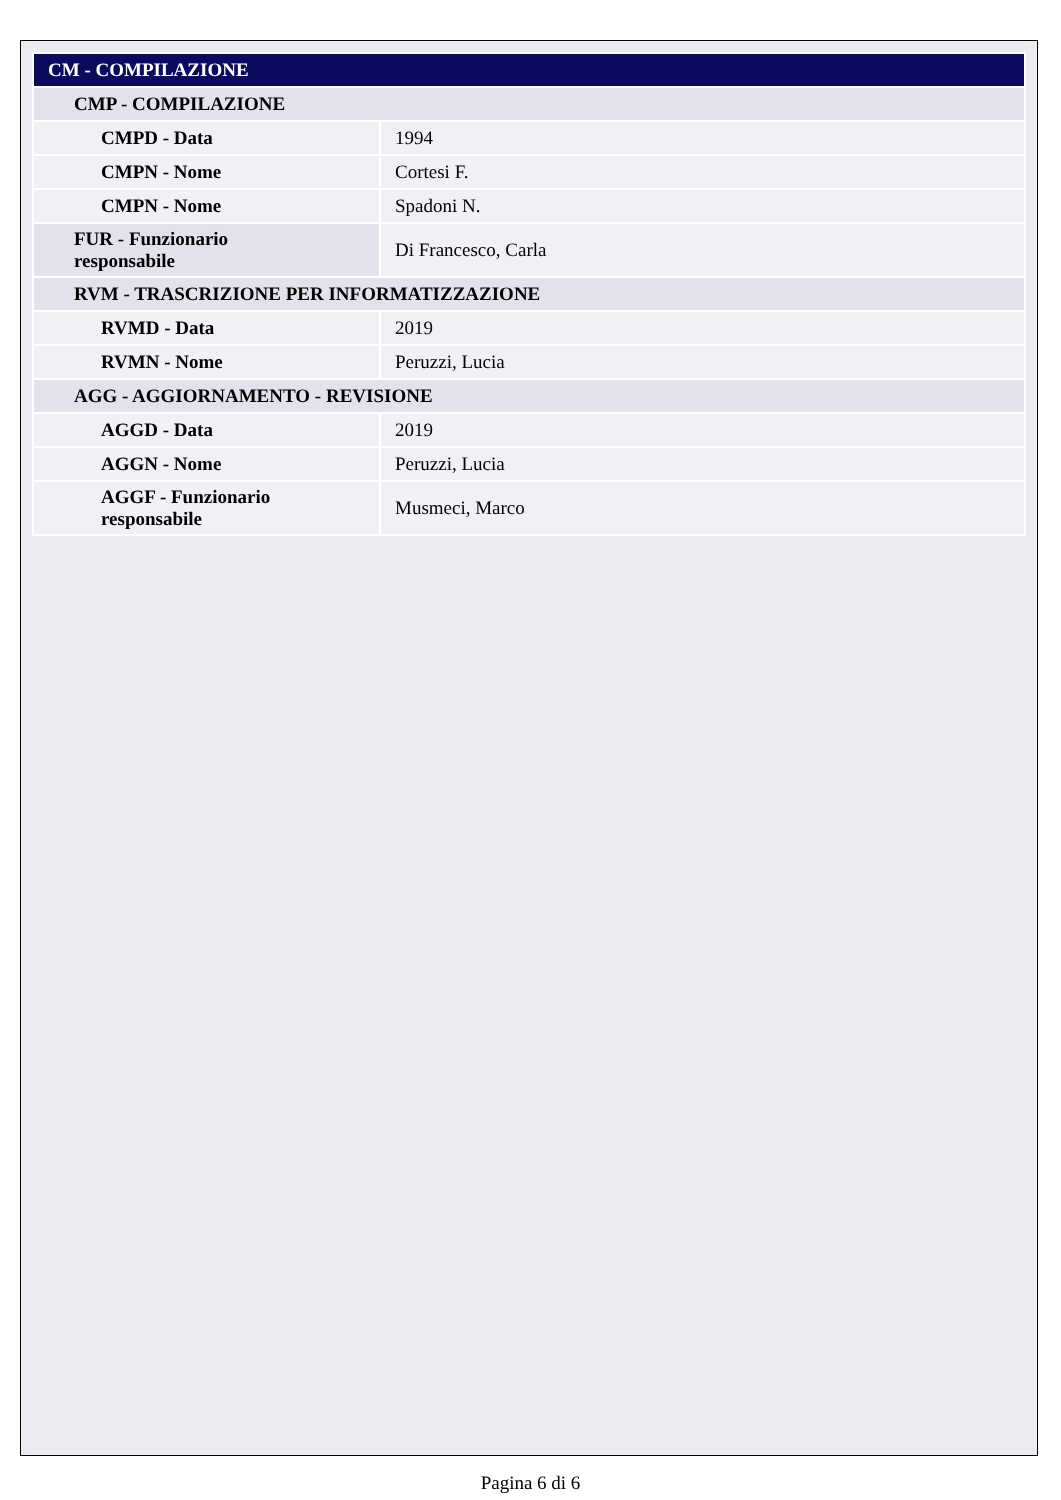| CM - COMPILAZIONE | |
| CMP - COMPILAZIONE | |
| CMPD - Data | 1994 |
| CMPN - Nome | Cortesi F. |
| CMPN - Nome | Spadoni N. |
| FUR - Funzionario responsabile | Di Francesco, Carla |
| RVM - TRASCRIZIONE PER INFORMATIZZAZIONE | |
| RVMD - Data | 2019 |
| RVMN - Nome | Peruzzi, Lucia |
| AGG - AGGIORNAMENTO - REVISIONE | |
| AGGD - Data | 2019 |
| AGGN - Nome | Peruzzi, Lucia |
| AGGF - Funzionario responsabile | Musmeci, Marco |
Pagina 6 di 6